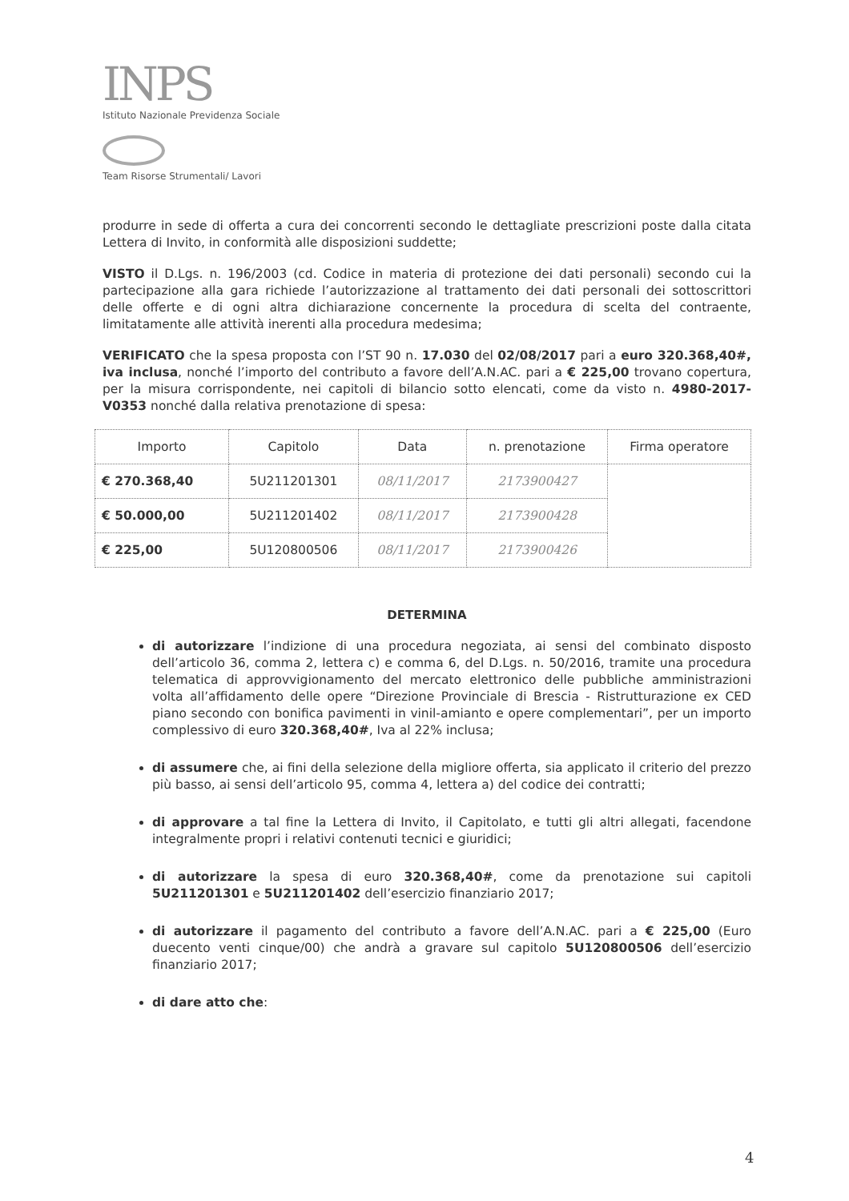INPS
Istituto Nazionale Previdenza Sociale
Team Risorse Strumentali/ Lavori
produrre in sede di offerta a cura dei concorrenti secondo le dettagliate prescrizioni poste dalla citata Lettera di Invito, in conformità alle disposizioni suddette;
VISTO il D.Lgs. n. 196/2003 (cd. Codice in materia di protezione dei dati personali) secondo cui la partecipazione alla gara richiede l’autorizzazione al trattamento dei dati personali dei sottoscrittori delle offerte e di ogni altra dichiarazione concernente la procedura di scelta del contraente, limitatamente alle attività inerenti alla procedura medesima;
VERIFICATO che la spesa proposta con l’ST 90 n. 17.030 del 02/08/2017 pari a euro 320.368,40#, iva inclusa, nonché l’importo del contributo a favore dell’A.N.AC. pari a € 225,00 trovano copertura, per la misura corrispondente, nei capitoli di bilancio sotto elencati, come da visto n. 4980-2017-V0353 nonché dalla relativa prenotazione di spesa:
| Importo | Capitolo | Data | n. prenotazione | Firma operatore |
| --- | --- | --- | --- | --- |
| € 270.368,40 | 5U211201301 | 08/11/2017 | 2173900427 | |
| € 50.000,00 | 5U211201402 | 08/11/2017 | 2173900428 | |
| € 225,00 | 5U120800506 | 08/11/2017 | 2173900426 | |
DETERMINA
di autorizzare l’indizione di una procedura negoziata, ai sensi del combinato disposto dell’articolo 36, comma 2, lettera c) e comma 6, del D.Lgs. n. 50/2016, tramite una procedura telematica di approvvigionamento del mercato elettronico delle pubbliche amministrazioni volta all’affidamento delle opere “Direzione Provinciale di Brescia - Ristrutturazione ex CED piano secondo con bonifica pavimenti in vinil-amianto e opere complementari”, per un importo complessivo di euro 320.368,40#, Iva al 22% inclusa;
di assumere che, ai fini della selezione della migliore offerta, sia applicato il criterio del prezzo più basso, ai sensi dell’articolo 95, comma 4, lettera a) del codice dei contratti;
di approvare a tal fine la Lettera di Invito, il Capitolato, e tutti gli altri allegati, facendone integralmente propri i relativi contenuti tecnici e giuridici;
di autorizzare la spesa di euro 320.368,40#, come da prenotazione sui capitoli 5U211201301 e 5U211201402 dell’esercizio finanziario 2017;
di autorizzare il pagamento del contributo a favore dell’A.N.AC. pari a € 225,00 (Euro duecento venti cinque/00) che andrà a gravare sul capitolo 5U120800506 dell’esercizio finanziario 2017;
di dare atto che:
4